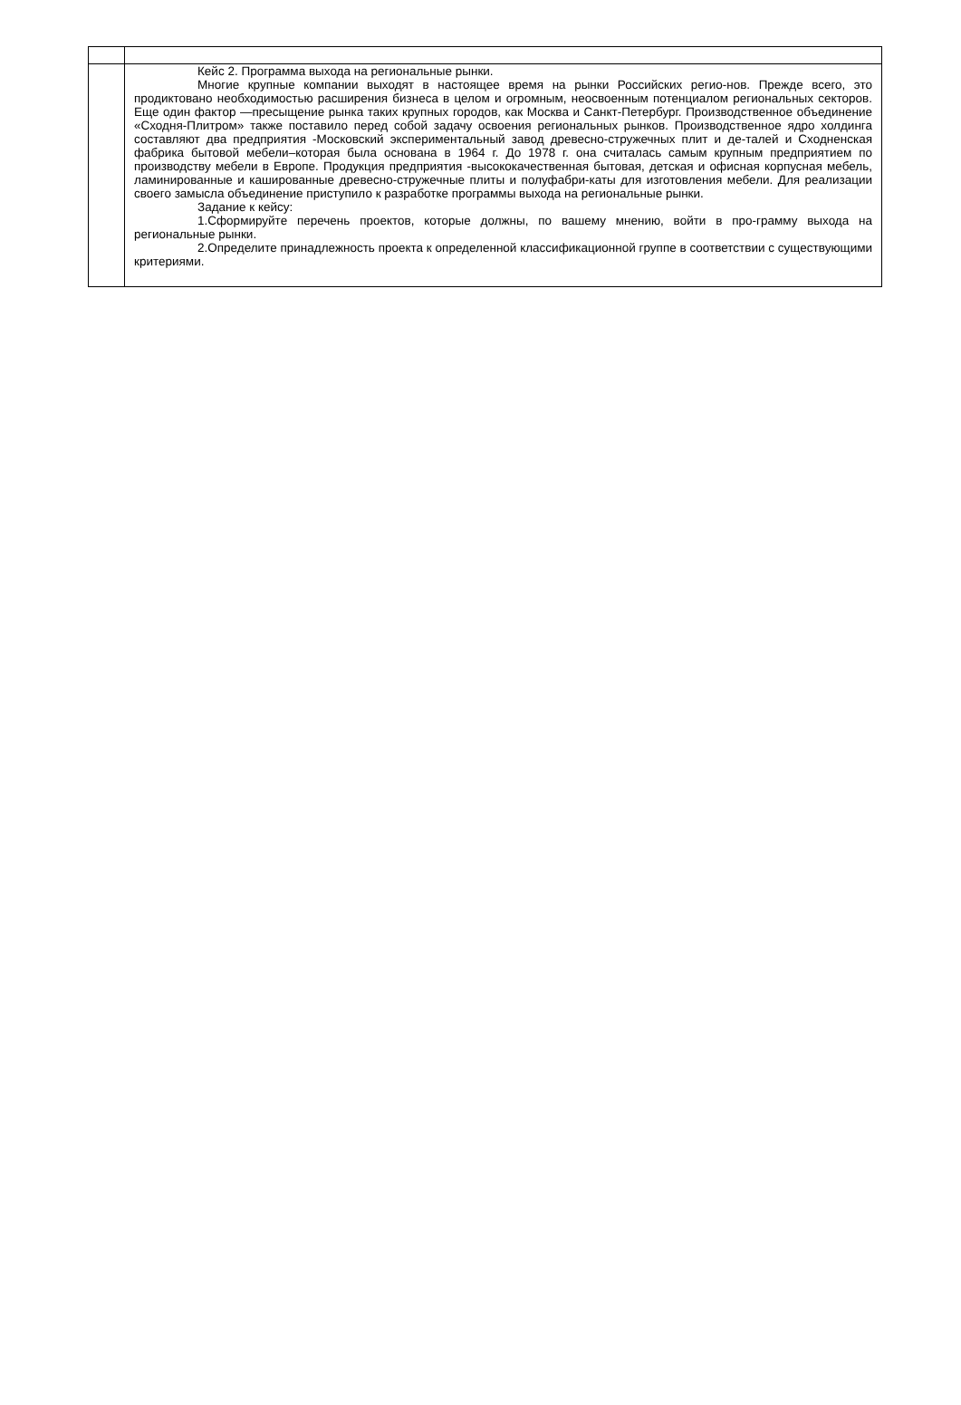| | Кейс 2. Программа выхода на региональные рынки. Многие крупные компании выходят в настоящее время на рынки Российских регио-нов. Прежде всего, это продиктовано необходимостью расширения бизнеса в целом и огромным, неосвоенным потенциалом региональных секторов. Еще один фактор —пресыщение рынка таких крупных городов, как Москва и Санкт-Петербург. Производственное объединение «Сходня-Плитром» также поставило перед собой задачу освоения региональных рынков. Производственное ядро холдинга составляют два предприятия -Московский экспериментальный завод древесно-стружечных плит и де-талей и Сходненская фабрика бытовой мебели–которая была основана в 1964 г. До 1978 г. она считалась самым крупным предприятием по производству мебели в Европе. Продукция предприятия -высококачественная бытовая, детская и офисная корпусная мебель, ламинированные и кашированные древесно-стружечные плиты и полуфабри-каты для изготовления мебели. Для реализации своего замысла объединение приступило к разработке программы выхода на региональные рынки. Задание к кейсу: 1.Сформируйте перечень проектов, которые должны, по вашему мнению, войти в про-грамму выхода на региональные рынки. 2.Определите принадлежность проекта к определенной классификационной группе в соответствии с существующими критериями. |